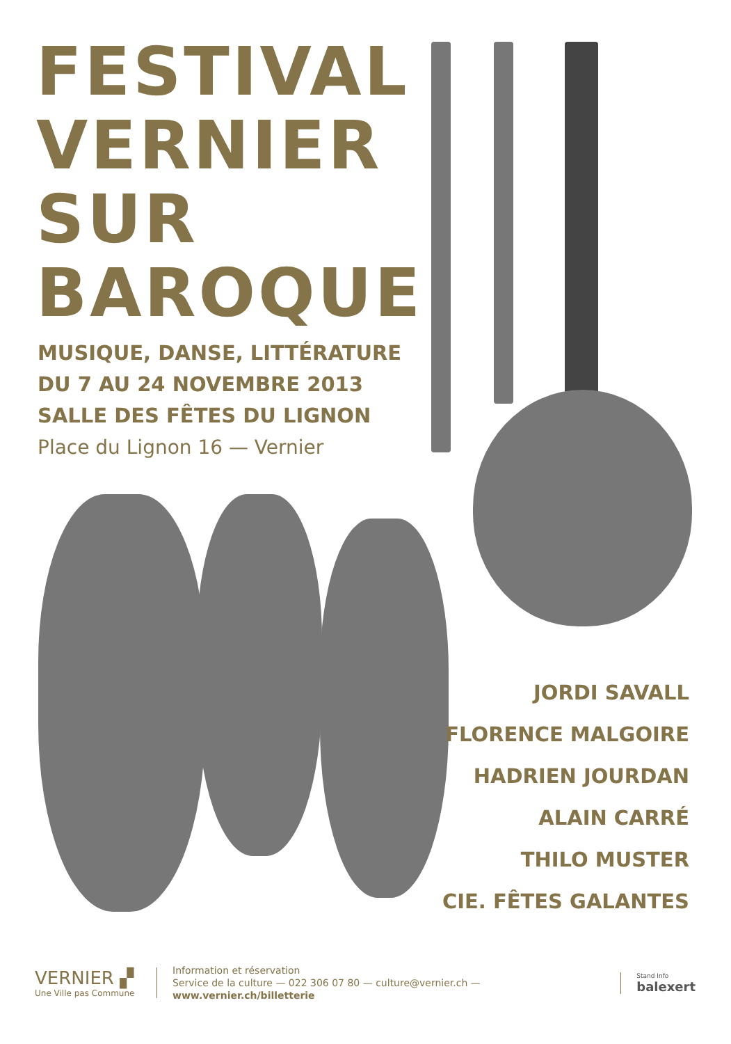FESTIVAL
VERNIER
SUR
BAROQUE
MUSIQUE, DANSE, LITTÉRATURE
DU 7 AU 24 NOVEMBRE 2013
SALLE DES FÊTES DU LIGNON
Place du Lignon 16 — Vernier
JORDI SAVALL
FLORENCE MALGOIRE
HADRIEN JOURDAN
ALAIN CARRÉ
THILO MUSTER
CIE. FÊTES GALANTES
VERNIER ▞
Une Ville pas Commune
Information et réservation
Service de la culture — 022 306 07 80 — culture@vernier.ch — www.vernier.ch/billetterie
Stand Info
balexert